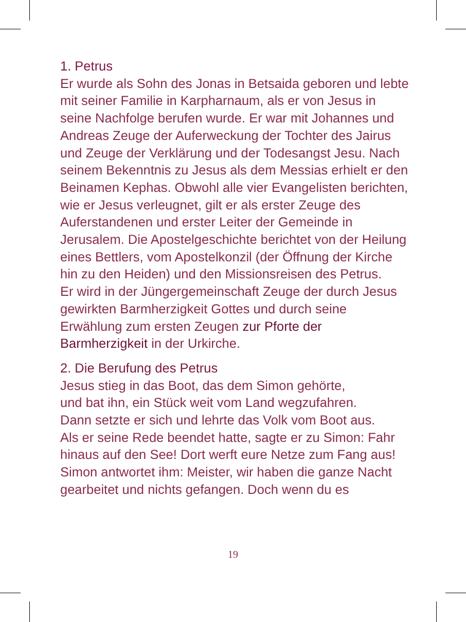1. Petrus
Er wurde als Sohn des Jonas in Betsaida geboren und lebte mit seiner Familie in Karpharnaum, als er von Jesus in seine Nachfolge berufen wurde. Er war mit Johannes und Andreas Zeuge der Auferweckung der Tochter des Jairus und Zeuge der Verklärung und der Todesangst Jesu. Nach seinem Bekenntnis zu Jesus als dem Messias erhielt er den Beinamen Kephas. Obwohl alle vier Evangelisten berichten, wie er Jesus verleugnet, gilt er als erster Zeuge des Auferstandenen und erster Leiter der Gemeinde in Jerusalem. Die Apostelgeschichte berichtet von der Heilung eines Bettlers, vom Apostelkonzil (der Öffnung der Kirche hin zu den Heiden) und den Missionsreisen des Petrus.
Er wird in der Jüngergemeinschaft Zeuge der durch Jesus gewirkten Barmherzigkeit Gottes und durch seine Erwählung zum ersten Zeugen zur Pforte der Barmherzigkeit in der Urkirche.
2. Die Berufung des Petrus
Jesus stieg in das Boot, das dem Simon gehörte,
und bat ihn, ein Stück weit vom Land wegzufahren.
Dann setzte er sich und lehrte das Volk vom Boot aus.
Als er seine Rede beendet hatte, sagte er zu Simon: Fahr hinaus auf den See! Dort werft eure Netze zum Fang aus! Simon antwortet ihm: Meister, wir haben die ganze Nacht gearbeitet und nichts gefangen. Doch wenn du es
19